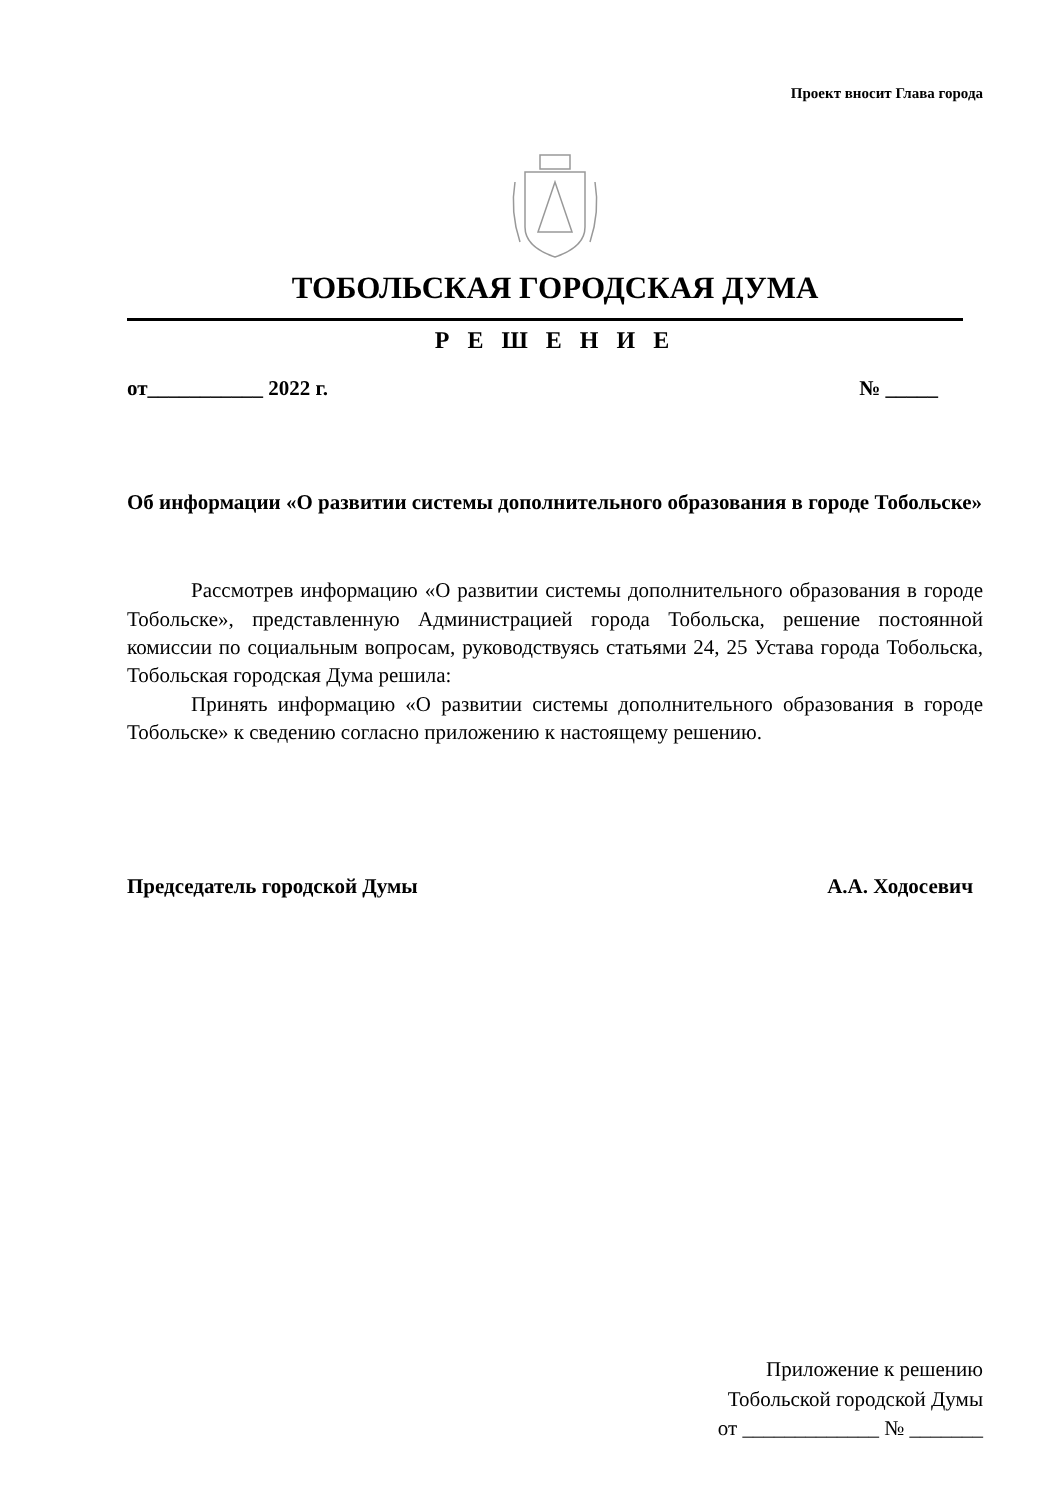Проект вносит Глава города
ТОБОЛЬСКАЯ ГОРОДСКАЯ ДУМА
Р Е Ш Е Н И Е
от___________ 2022 г. № _____
Об информации «О развитии системы дополнительного образования в городе Тобольске»
Рассмотрев информацию «О развитии системы дополнительного образования в городе Тобольске», представленную Администрацией города Тобольска, решение постоянной комиссии по социальным вопросам, руководствуясь статьями 24, 25 Устава города Тобольска, Тобольская городская Дума решила:
Принять информацию «О развитии системы дополнительного образования в городе Тобольске» к сведению согласно приложению к настоящему решению.
Председатель городской Думы А.А. Ходосевич
Приложение к решению
Тобольской городской Думы
от _____________ № _______